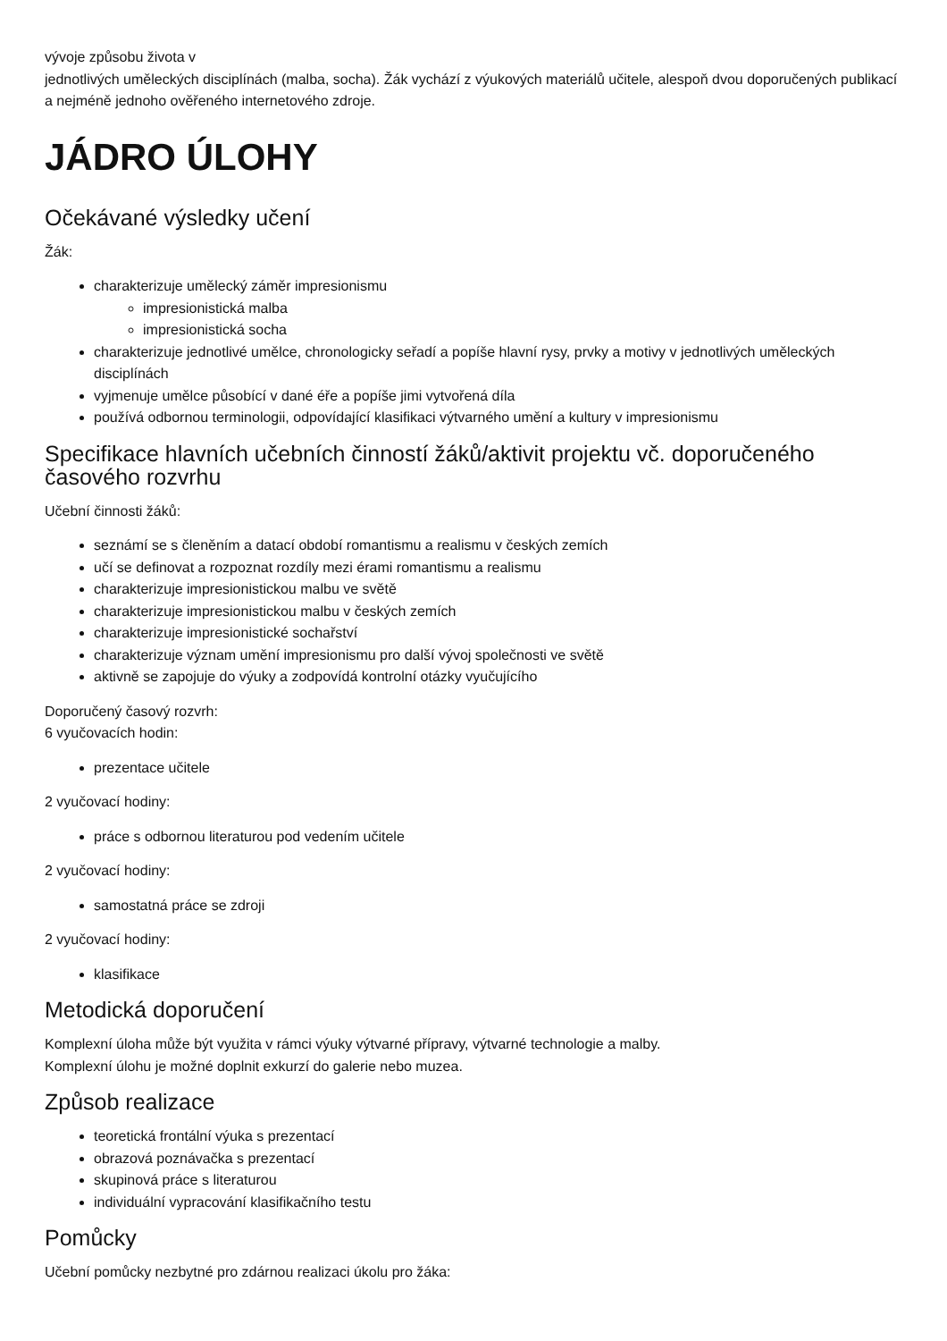vývoje způsobu života v
jednotlivých uměleckých disciplínách (malba, socha). Žák vychází z výukových materiálů učitele, alespoň dvou doporučených publikací a nejméně jednoho ověřeného internetového zdroje.
JÁDRO ÚLOHY
Očekávané výsledky učení
Žák:
charakterizuje umělecký záměr impresionismu
impresionistická malba
impresionistická socha
charakterizuje jednotlivé umělce, chronologicky seřadí a popíše hlavní rysy, prvky a motivy v jednotlivých uměleckých disciplínách
vyjmenuje umělce působící v dané éře a popíše jimi vytvořená díla
používá odbornou terminologii, odpovídající klasifikaci výtvarného umění a kultury v impresionismu
Specifikace hlavních učebních činností žáků/aktivit projektu vč. doporučeného časového rozvrhu
Učební činnosti žáků:
seznámí se s členěním a datací období romantismu a realismu v českých zemích
učí se definovat a rozpoznat rozdíly mezi érami romantismu a realismu
charakterizuje impresionistickou malbu ve světě
charakterizuje impresionistickou malbu v českých zemích
charakterizuje impresionistické sochařství
charakterizuje význam umění impresionismu pro další vývoj společnosti ve světě
aktivně se zapojuje do výuky a zodpovídá kontrolní otázky vyučujícího
Doporučený časový rozvrh:
6 vyučovacích hodin:
prezentace učitele
2 vyučovací hodiny:
práce s odbornou literaturou pod vedením učitele
2 vyučovací hodiny:
samostatná práce se zdroji
2 vyučovací hodiny:
klasifikace
Metodická doporučení
Komplexní úloha může být využita v rámci výuky výtvarné přípravy, výtvarné technologie a malby.
Komplexní úlohu je možné doplnit exkurzí do galerie nebo muzea.
Způsob realizace
teoretická frontální výuka s prezentací
obrazová poznávačka s prezentací
skupinová práce s literaturou
individuální vypracování klasifikačního testu
Pomůcky
Učební pomůcky nezbytné pro zdárnou realizaci úkolu pro žáka: